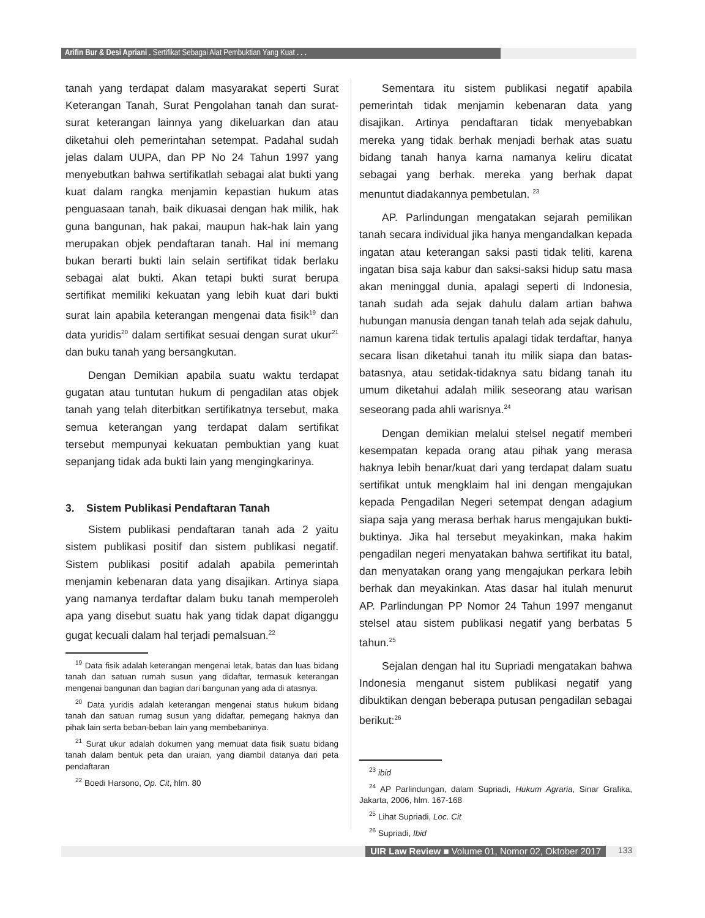Arifin Bur & Desi Apriani . Sertifikat Sebagai Alat Pembuktian Yang Kuat . . .
tanah yang terdapat dalam masyarakat seperti Surat Keterangan Tanah, Surat Pengolahan tanah dan surat-surat keterangan lainnya yang dikeluarkan dan atau diketahui oleh pemerintahan setempat. Padahal sudah jelas dalam UUPA, dan PP No 24 Tahun 1997 yang menyebutkan bahwa sertifikatlah sebagai alat bukti yang kuat dalam rangka menjamin kepastian hukum atas penguasaan tanah, baik dikuasai dengan hak milik, hak guna bangunan, hak pakai, maupun hak-hak lain yang merupakan objek pendaftaran tanah. Hal ini memang bukan berarti bukti lain selain sertifikat tidak berlaku sebagai alat bukti. Akan tetapi bukti surat berupa sertifikat memiliki kekuatan yang lebih kuat dari bukti surat lain apabila keterangan mengenai data fisik<sup>19</sup> dan data yuridis<sup>20</sup> dalam sertifikat sesuai dengan surat ukur<sup>21</sup> dan buku tanah yang bersangkutan.
Dengan Demikian apabila suatu waktu terdapat gugatan atau tuntutan hukum di pengadilan atas objek tanah yang telah diterbitkan sertifikatnya tersebut, maka semua keterangan yang terdapat dalam sertifikat tersebut mempunyai kekuatan pembuktian yang kuat sepanjang tidak ada bukti lain yang mengingkarinya.
3. Sistem Publikasi Pendaftaran Tanah
Sistem publikasi pendaftaran tanah ada 2 yaitu sistem publikasi positif dan sistem publikasi negatif. Sistem publikasi positif adalah apabila pemerintah menjamin kebenaran data yang disajikan. Artinya siapa yang namanya terdaftar dalam buku tanah memperoleh apa yang disebut suatu hak yang tidak dapat diganggu gugat kecuali dalam hal terjadi pemalsuan.<sup>22</sup>
<sup>19</sup> Data fisik adalah keterangan mengenai letak, batas dan luas bidang tanah dan satuan rumah susun yang didaftar, termasuk keterangan mengenai bangunan dan bagian dari bangunan yang ada di atasnya.
<sup>20</sup> Data yuridis adalah keterangan mengenai status hukum bidang tanah dan satuan rumag susun yang didaftar, pemegang haknya dan pihak lain serta beban-beban lain yang membebaninya.
<sup>21</sup> Surat ukur adalah dokumen yang memuat data fisik suatu bidang tanah dalam bentuk peta dan uraian, yang diambil datanya dari peta pendaftaran
<sup>22</sup> Boedi Harsono, Op. Cit, hlm. 80
Sementara itu sistem publikasi negatif apabila pemerintah tidak menjamin kebenaran data yang disajikan. Artinya pendaftaran tidak menyebabkan mereka yang tidak berhak menjadi berhak atas suatu bidang tanah hanya karna namanya keliru dicatat sebagai yang berhak. mereka yang berhak dapat menuntut diadakannya pembetulan. <sup>23</sup>
AP. Parlindungan mengatakan sejarah pemilikan tanah secara individual jika hanya mengandalkan kepada ingatan atau keterangan saksi pasti tidak teliti, karena ingatan bisa saja kabur dan saksi-saksi hidup satu masa akan meninggal dunia, apalagi seperti di Indonesia, tanah sudah ada sejak dahulu dalam artian bahwa hubungan manusia dengan tanah telah ada sejak dahulu, namun karena tidak tertulis apalagi tidak terdaftar, hanya secara lisan diketahui tanah itu milik siapa dan batas-batasnya, atau setidak-tidaknya satu bidang tanah itu umum diketahui adalah milik seseorang atau warisan seseorang pada ahli warisnya.<sup>24</sup>
Dengan demikian melalui stelsel negatif memberi kesempatan kepada orang atau pihak yang merasa haknya lebih benar/kuat dari yang terdapat dalam suatu sertifikat untuk mengklaim hal ini dengan mengajukan kepada Pengadilan Negeri setempat dengan adagium siapa saja yang merasa berhak harus mengajukan bukti-buktinya. Jika hal tersebut meyakinkan, maka hakim pengadilan negeri menyatakan bahwa sertifikat itu batal, dan menyatakan orang yang mengajukan perkara lebih berhak dan meyakinkan. Atas dasar hal itulah menurut AP. Parlindungan PP Nomor 24 Tahun 1997 menganut stelsel atau sistem publikasi negatif yang berbatas 5 tahun.<sup>25</sup>
Sejalan dengan hal itu Supriadi mengatakan bahwa Indonesia menganut sistem publikasi negatif yang dibuktikan dengan beberapa putusan pengadilan sebagai berikut:<sup>26</sup>
<sup>23</sup> ibid
<sup>24</sup> AP Parlindungan, dalam Supriadi, Hukum Agraria, Sinar Grafika, Jakarta, 2006, hlm. 167-168
<sup>25</sup> Lihat Supriadi, Loc. Cit
<sup>26</sup> Supriadi, Ibid
UIR Law Review ■ Volume 01, Nomor 02, Oktober 2017 133